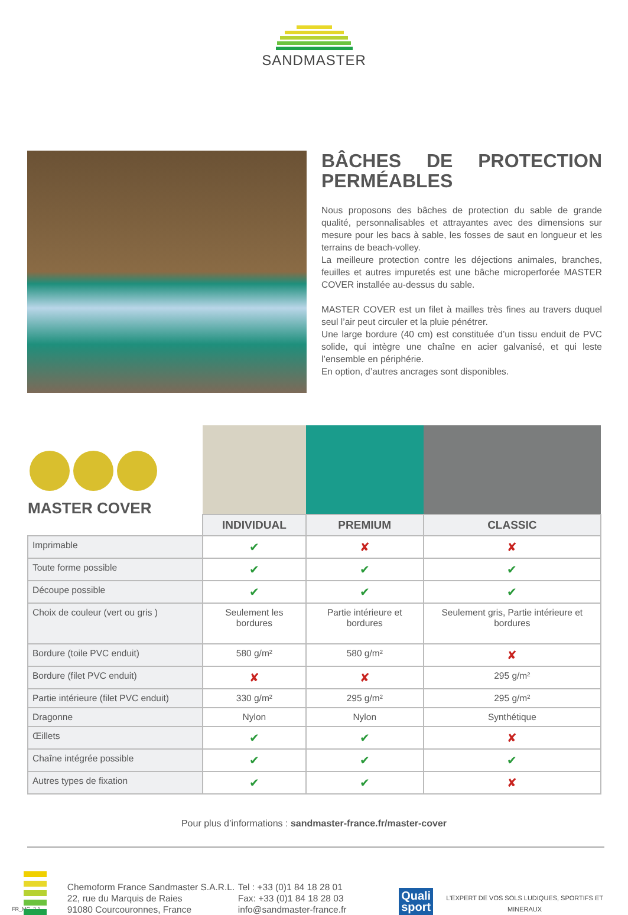SANDMASTER
BÂCHES DE PROTECTION PERMÉABLES
Nous proposons des bâches de protection du sable de grande qualité, personnalisables et attrayantes avec des dimensions sur mesure pour les bacs à sable, les fosses de saut en longueur et les terrains de beach-volley.
La meilleure protection contre les déjections animales, branches, feuilles et autres impuretés est une bâche microperforée MASTER COVER installée au-dessus du sable.
MASTER COVER est un filet à mailles très fines au travers duquel seul l’air peut circuler et la pluie pénétrer.
Une large bordure (40 cm) est constituée d’un tissu enduit de PVC solide, qui intègre une chaîne en acier galvanisé, et qui leste l’ensemble en périphérie.
En option, d’autres ancrages sont disponibles.
| MASTER COVER | | | |
| | INDIVIDUAL | PREMIUM | CLASSIC |
| Imprimable | ✔ | ✘ | ✘ |
| Toute forme possible | ✔ | ✔ | ✔ |
| Découpe possible | ✔ | ✔ | ✔ |
| Choix de couleur (vert ou gris ) | Seulement les bordures | Partie intérieure et bordures | Seulement gris, Partie intérieure et bordures |
| Bordure (toile PVC enduit) | 580 g/m² | 580 g/m² | ✘ |
| Bordure (filet PVC enduit) | ✘ | ✘ | 295 g/m² |
| Partie intérieure (filet PVC enduit) | 330 g/m² | 295 g/m² | 295 g/m² |
| Dragonne | Nylon | Nylon | Synthétique |
| Œillets | ✔ | ✔ | ✘ |
| Chaîne intégrée possible | ✔ | ✔ | ✔ |
| Autres types de fixation | ✔ | ✔ | ✘ |
Pour plus d’informations : sandmaster-france.fr/master-cover
FR_MC_2.1
Chemoform France Sandmaster S.A.R.L.
22, rue du Marquis de Raies
91080 Courcouronnes, France
Tel : +33 (0)1 84 18 28 01
Fax: +33 (0)1 84 18 28 03
info@sandmaster-france.fr
Quali sport
L’EXPERT DE VOS SOLS LUDIQUES, SPORTIFS ET MINERAUX